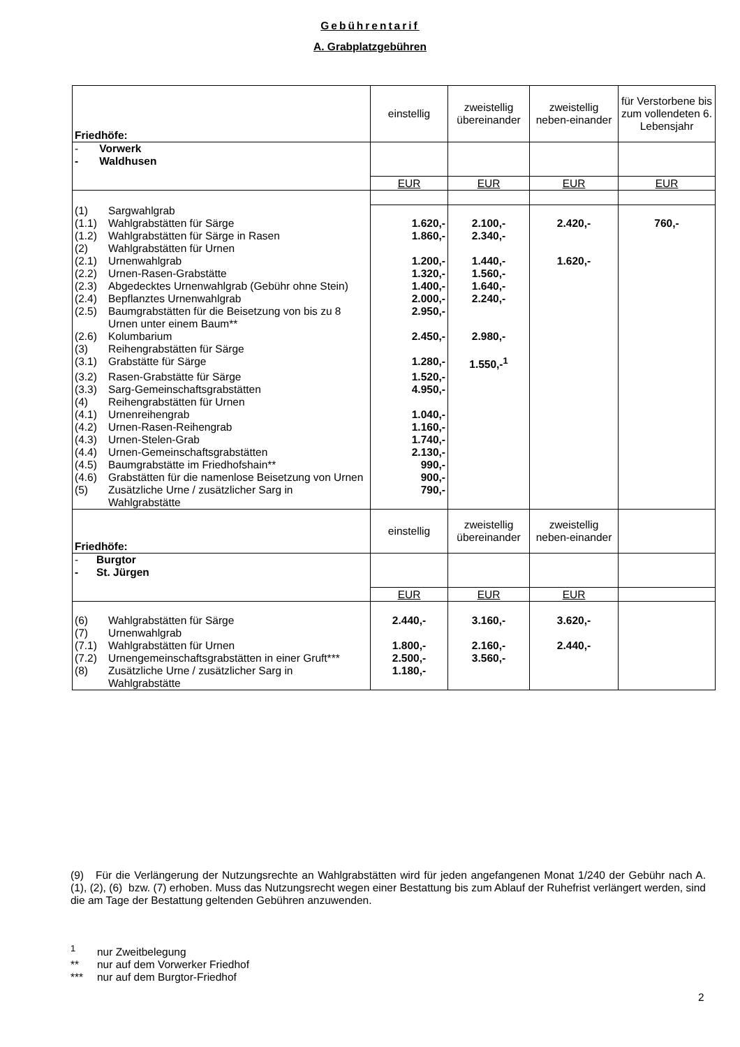Gebührentarif
A. Grabplatzgebühren
| Friedhöfe: | einstellig | zweistellig übereinander | zweistellig neben-einander | für Verstorbene bis zum vollendeten 6. Lebensjahr |
| - Vorwerk - Waldhusen | | | | |
| | EUR | EUR | EUR | EUR |
| (1) Sargwahlgrab (1.1) Wahlgrabstätten für Särge | 1.620,- | 2.100,- | 2.420,- | 760,- |
| (1.2) Wahlgrabstätten für Särge in Rasen | 1.860,- | 2.340,- | | |
| (2) Wahlgrabstätten für Urnen | | | | |
| (2.1) Urnenwahlgrab | 1.200,- | 1.440,- | 1.620,- | |
| (2.2) Urnen-Rasen-Grabstätte | 1.320,- | 1.560,- | | |
| (2.3) Abgedecktes Urnenwahlgrab (Gebühr ohne Stein) | 1.400,- | 1.640,- | | |
| (2.4) Bepflanztes Urnenwahlgrab | 2.000,- | 2.240,- | | |
| (2.5) Baumgrabstätten für die Beisetzung von bis zu 8 Urnen unter einem Baum** | 2.950,- | | | |
| (2.6) Kolumbarium | 2.450,- | 2.980,- | | |
| (3) Reihengrabstätten für Särge | | | | |
| (3.1) Grabstätte für Särge | 1.280,- | 1.550,-<sup>1</sup> | | |
| (3.2) Rasen-Grabstätte für Särge | 1.520,- | | | |
| (3.3) Sarg-Gemeinschaftsgrabstätten | 4.950,- | | | |
| (4) Reihengrabstätten für Urnen | | | | |
| (4.1) Urnenreihengrab | 1.040,- | | | |
| (4.2) Urnen-Rasen-Reihengrab | 1.160,- | | | |
| (4.3) Urnen-Stelen-Grab | 1.740,- | | | |
| (4.4) Urnen-Gemeinschaftsgrabstätten | 2.130,- | | | |
| (4.5) Baumgrabstätte im Friedhofshain** | 990,- | | | |
| (4.6) Grabstätten für die namenlose Beisetzung von Urnen | 900,- | | | |
| (5) Zusätzliche Urne / zusätzlicher Sarg in Wahlgrabstätte | 790,- | | | |
| Friedhöfe: | einstellig | zweistellig übereinander | zweistellig neben-einander | |
| - Burgtor - St. Jürgen | | | | |
| | EUR | EUR | EUR | |
| (6) Wahlgrabstätten für Särge | 2.440,- | 3.160,- | 3.620,- | |
| (7) Urnenwahlgrab | | | | |
| (7.1) Wahlgrabstätten für Urnen | 1.800,- | 2.160,- | 2.440,- | |
| (7.2) Urnengemeinschaftsgrabstätten in einer Gruft*** | 2.500,- | 3.560,- | | |
| (8) Zusätzliche Urne / zusätzlicher Sarg in Wahlgrabstätte | 1.180,- | | | |
(9) Für die Verlängerung der Nutzungsrechte an Wahlgrabstätten wird für jeden angefangenen Monat 1/240 der Gebühr nach A. (1), (2), (6) bzw. (7) erhoben. Muss das Nutzungsrecht wegen einer Bestattung bis zum Ablauf der Ruhefrist verlängert werden, sind die am Tage der Bestattung geltenden Gebühren anzuwenden.
<sup>1</sup> nur Zweitbelegung
** nur auf dem Vorwerker Friedhof
*** nur auf dem Burgtor-Friedhof
2